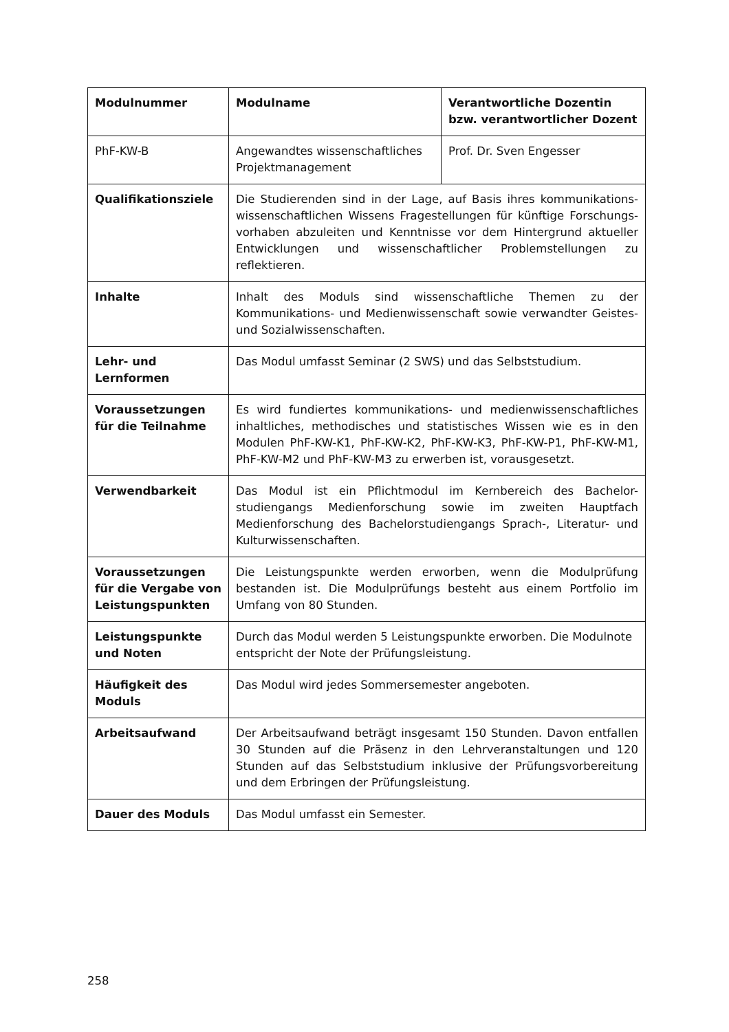| Modulnummer | Modulname | Verantwortliche Dozentin bzw. verantwortlicher Dozent |
| --- | --- | --- |
| PhF-KW-B | Angewandtes wissenschaftliches Projektmanagement | Prof. Dr. Sven Engesser |
| Qualifikationsziele | Die Studierenden sind in der Lage, auf Basis ihres kommunikations-wissenschaftlichen Wissens Fragestellungen für künftige Forschungs-vorhaben abzuleiten und Kenntnisse vor dem Hintergrund aktueller Entwicklungen und wissenschaftlicher Problemstellungen zu reflektieren. | |
| Inhalte | Inhalt des Moduls sind wissenschaftliche Themen zu der Kommunikations- und Medienwissenschaft sowie verwandter Geistes- und Sozialwissenschaften. | |
| Lehr- und Lernformen | Das Modul umfasst Seminar (2 SWS) und das Selbststudium. | |
| Voraussetzungen für die Teilnahme | Es wird fundiertes kommunikations- und medienwissenschaftliches inhaltliches, methodisches und statistisches Wissen wie es in den Modulen PhF-KW-K1, PhF-KW-K2, PhF-KW-K3, PhF-KW-P1, PhF-KW-M1, PhF-KW-M2 und PhF-KW-M3 zu erwerben ist, vorausgesetzt. | |
| Verwendbarkeit | Das Modul ist ein Pflichtmodul im Kernbereich des Bachelor-studiengangs Medienforschung sowie im zweiten Hauptfach Medienforschung des Bachelorstudiengangs Sprach-, Literatur- und Kulturwissenschaften. | |
| Voraussetzungen für die Vergabe von Leistungspunkten | Die Leistungspunkte werden erworben, wenn die Modulprüfung bestanden ist. Die Modulprüfungs besteht aus einem Portfolio im Umfang von 80 Stunden. | |
| Leistungspunkte und Noten | Durch das Modul werden 5 Leistungspunkte erworben. Die Modulnote entspricht der Note der Prüfungsleistung. | |
| Häufigkeit des Moduls | Das Modul wird jedes Sommersemester angeboten. | |
| Arbeitsaufwand | Der Arbeitsaufwand beträgt insgesamt 150 Stunden. Davon entfallen 30 Stunden auf die Präsenz in den Lehrveranstaltungen und 120 Stunden auf das Selbststudium inklusive der Prüfungsvorbereitung und dem Erbringen der Prüfungsleistung. | |
| Dauer des Moduls | Das Modul umfasst ein Semester. | |
258